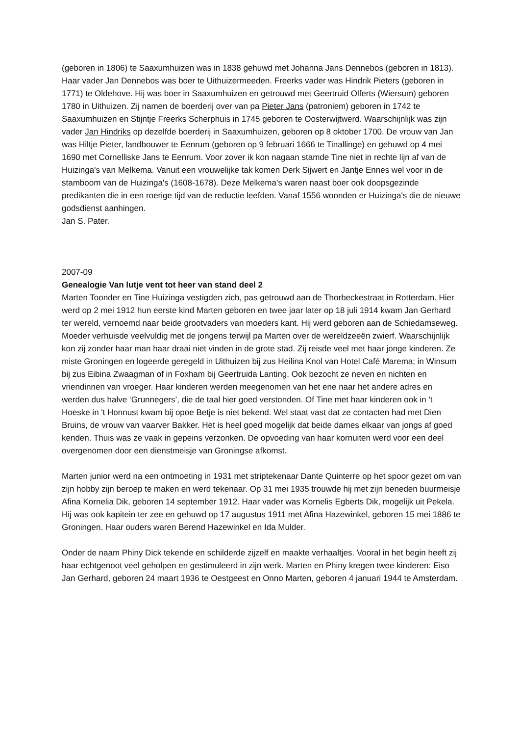(geboren in 1806) te Saaxumhuizen was in 1838 gehuwd met Johanna Jans Dennebos (geboren in 1813). Haar vader Jan Dennebos was boer te Uithuizermeeden. Freerks vader was Hindrik Pieters (geboren in 1771) te Oldehove. Hij was boer in Saaxumhuizen en getrouwd met Geertruid Olferts (Wiersum) geboren 1780 in Uithuizen. Zij namen de boerderij over van pa Pieter Jans (patroniem) geboren in 1742 te Saaxumhuizen en Stijntje Freerks Scherphuis in 1745 geboren te Oosterwijtwerd. Waarschijnlijk was zijn vader Jan Hindriks op dezelfde boerderij in Saaxumhuizen, geboren op 8 oktober 1700. De vrouw van Jan was Hiltje Pieter, landbouwer te Eenrum (geboren op 9 februari 1666 te Tinallinge) en gehuwd op 4 mei 1690 met Cornelliske Jans te Eenrum. Voor zover ik kon nagaan stamde Tine niet in rechte lijn af van de Huizinga's van Melkema. Vanuit een vrouwelijke tak komen Derk Sijwert en Jantje Ennes wel voor in de stamboom van de Huizinga's (1608-1678). Deze Melkema's waren naast boer ook doopsgezinde predikanten die in een roerige tijd van de reductie leefden. Vanaf 1556 woonden er Huizinga's die de nieuwe godsdienst aanhingen.
Jan S. Pater.
2007-09
Genealogie Van lutje vent tot heer van stand deel 2
Marten Toonder en Tine Huizinga vestigden zich, pas getrouwd aan de Thorbeckestraat in Rotterdam. Hier werd op 2 mei 1912 hun eerste kind Marten geboren en twee jaar later op 18 juli 1914 kwam Jan Gerhard ter wereld, vernoemd naar beide grootvaders van moeders kant. Hij werd geboren aan de Schiedamseweg. Moeder verhuisde veelvuldig met de jongens terwijl pa Marten over de wereldzeeën zwierf. Waarschijnlijk kon zij zonder haar man haar draai niet vinden in de grote stad. Zij reisde veel met haar jonge kinderen. Ze miste Groningen en logeerde geregeld in Uithuizen bij zus Heilina Knol van Hotel Café Marema; in Winsum bij zus Eibina Zwaagman of in Foxham bij Geertruida Lanting. Ook bezocht ze neven en nichten en vriendinnen van vroeger. Haar kinderen werden meegenomen van het ene naar het andere adres en werden dus halve ‘Grunnegers’, die de taal hier goed verstonden. Of Tine met haar kinderen ook in 't Hoeske in 't Honnust kwam bij opoe Betje is niet bekend. Wel staat vast dat ze contacten had met Dien Bruins, de vrouw van vaarver Bakker. Het is heel goed mogelijk dat beide dames elkaar van jongs af goed kenden. Thuis was ze vaak in gepeins verzonken. De opvoeding van haar kornuiten werd voor een deel overgenomen door een dienstmeisje van Groningse afkomst.
Marten junior werd na een ontmoeting in 1931 met striptekenaar Dante Quinterre op het spoor gezet om van zijn hobby zijn beroep te maken en werd tekenaar. Op 31 mei 1935 trouwde hij met zijn beneden buurmeisje Afina Kornelia Dik, geboren 14 september 1912. Haar vader was Kornelis Egberts Dik, mogelijk uit Pekela. Hij was ook kapitein ter zee en gehuwd op 17 augustus 1911 met Afina Hazewinkel, geboren 15 mei 1886 te Groningen. Haar ouders waren Berend Hazewinkel en Ida Mulder.
Onder de naam Phiny Dick tekende en schilderde zijzelf en maakte verhaaltjes. Vooral in het begin heeft zij haar echtgenoot veel geholpen en gestimuleerd in zijn werk. Marten en Phiny kregen twee kinderen: Eiso Jan Gerhard, geboren 24 maart 1936 te Oestgeest en Onno Marten, geboren 4 januari 1944 te Amsterdam.